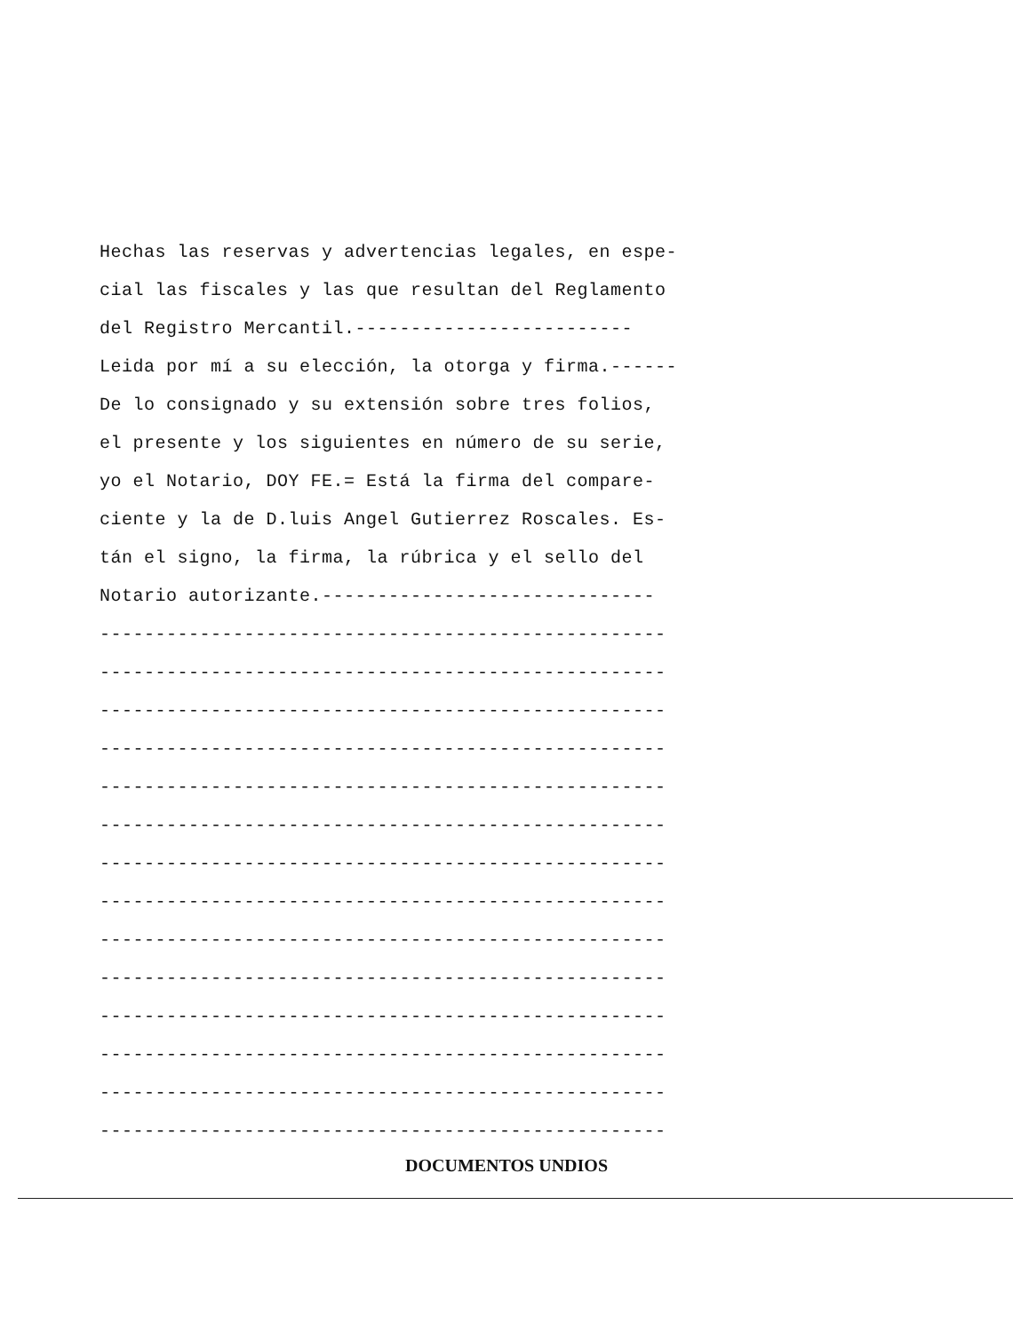Hechas las reservas y advertencias legales, en espe-
cial las fiscales y las que resultan del Reglamento
del Registro Mercantil.-------------------------
Leida por mí a su elección, la otorga y firma.------
De lo consignado y su extensión sobre tres folios,
el presente y los siguientes en número de su serie,
yo el Notario, DOY FE.= Está la firma del compare-
ciente y la de D.luis Angel Gutierrez Roscales. Es-
tán el signo, la firma, la rúbrica y el sello del
Notario autorizante.------------------------------
---------------------------------------------------
---------------------------------------------------
---------------------------------------------------
---------------------------------------------------
---------------------------------------------------
---------------------------------------------------
---------------------------------------------------
---------------------------------------------------
---------------------------------------------------
---------------------------------------------------
---------------------------------------------------
---------------------------------------------------
---------------------------------------------------
---------------------------------------------------
DOCUMENTOS UNDIOS